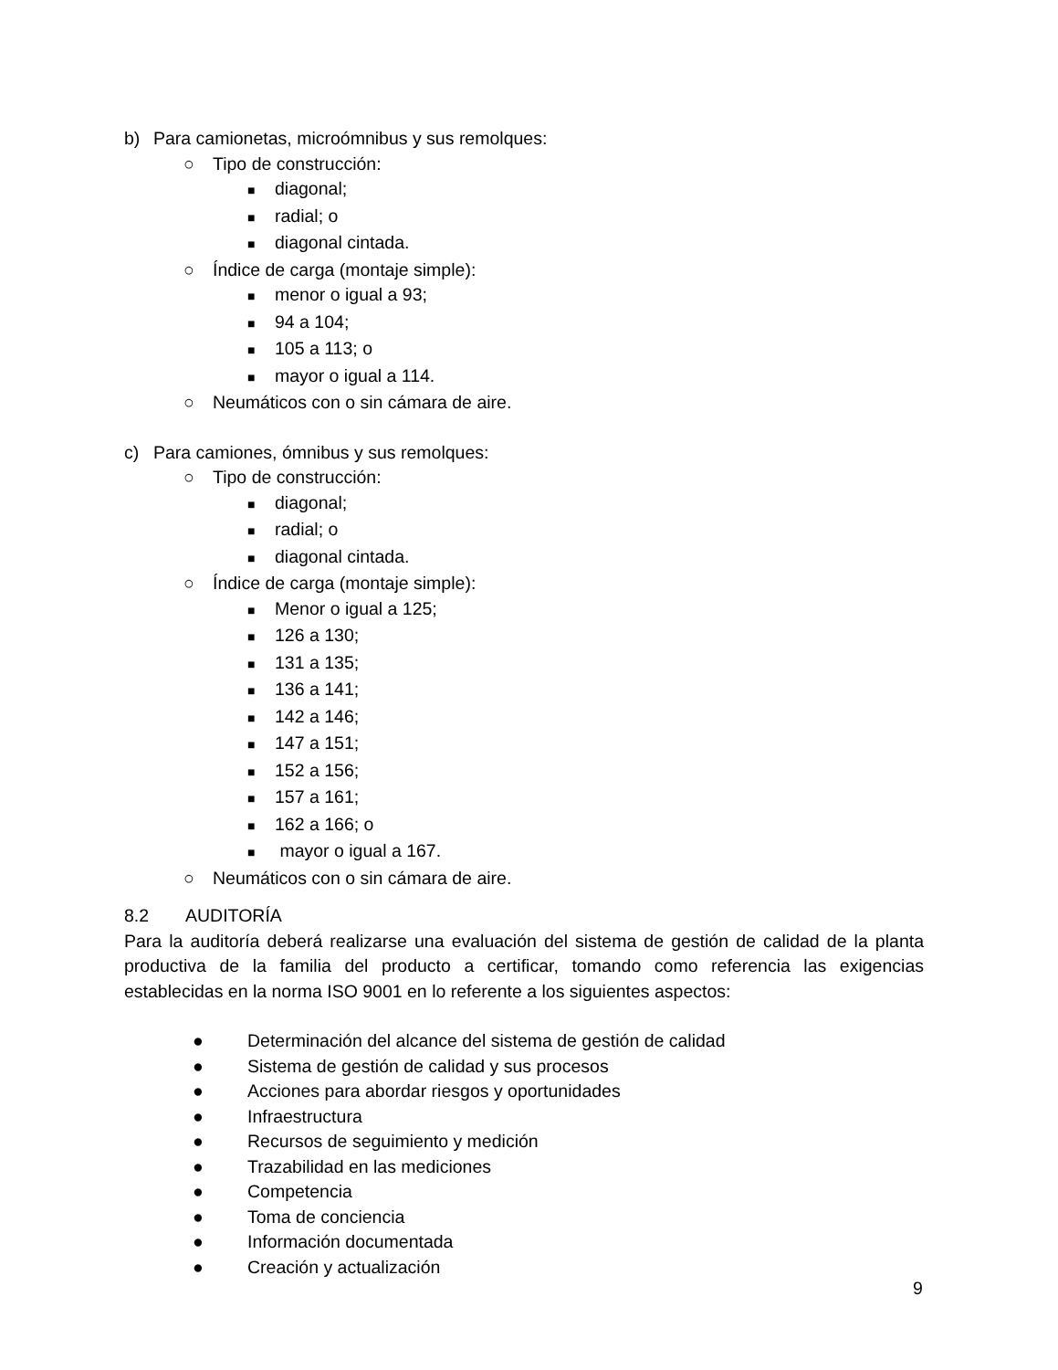b) Para camionetas, microómnibus y sus remolques:
○ Tipo de construcción:
■ diagonal;
■ radial; o
■ diagonal cintada.
○ Índice de carga (montaje simple):
■ menor o igual a 93;
■ 94 a 104;
■ 105 a 113; o
■ mayor o igual a 114.
○ Neumáticos con o sin cámara de aire.
c) Para camiones, ómnibus y sus remolques:
○ Tipo de construcción:
■ diagonal;
■ radial; o
■ diagonal cintada.
○ Índice de carga (montaje simple):
■ Menor o igual a 125;
■ 126 a 130;
■ 131 a 135;
■ 136 a 141;
■ 142 a 146;
■ 147 a 151;
■ 152 a 156;
■ 157 a 161;
■ 162 a 166; o
■ mayor o igual a 167.
○ Neumáticos con o sin cámara de aire.
8.2 AUDITORÍA
Para la auditoría deberá realizarse una evaluación del sistema de gestión de calidad de la planta productiva de la familia del producto a certificar, tomando como referencia las exigencias establecidas en la norma ISO 9001 en lo referente a los siguientes aspectos:
● Determinación del alcance del sistema de gestión de calidad
● Sistema de gestión de calidad y sus procesos
● Acciones para abordar riesgos y oportunidades
● Infraestructura
● Recursos de seguimiento y medición
● Trazabilidad en las mediciones
● Competencia
● Toma de conciencia
● Información documentada
● Creación y actualización
9